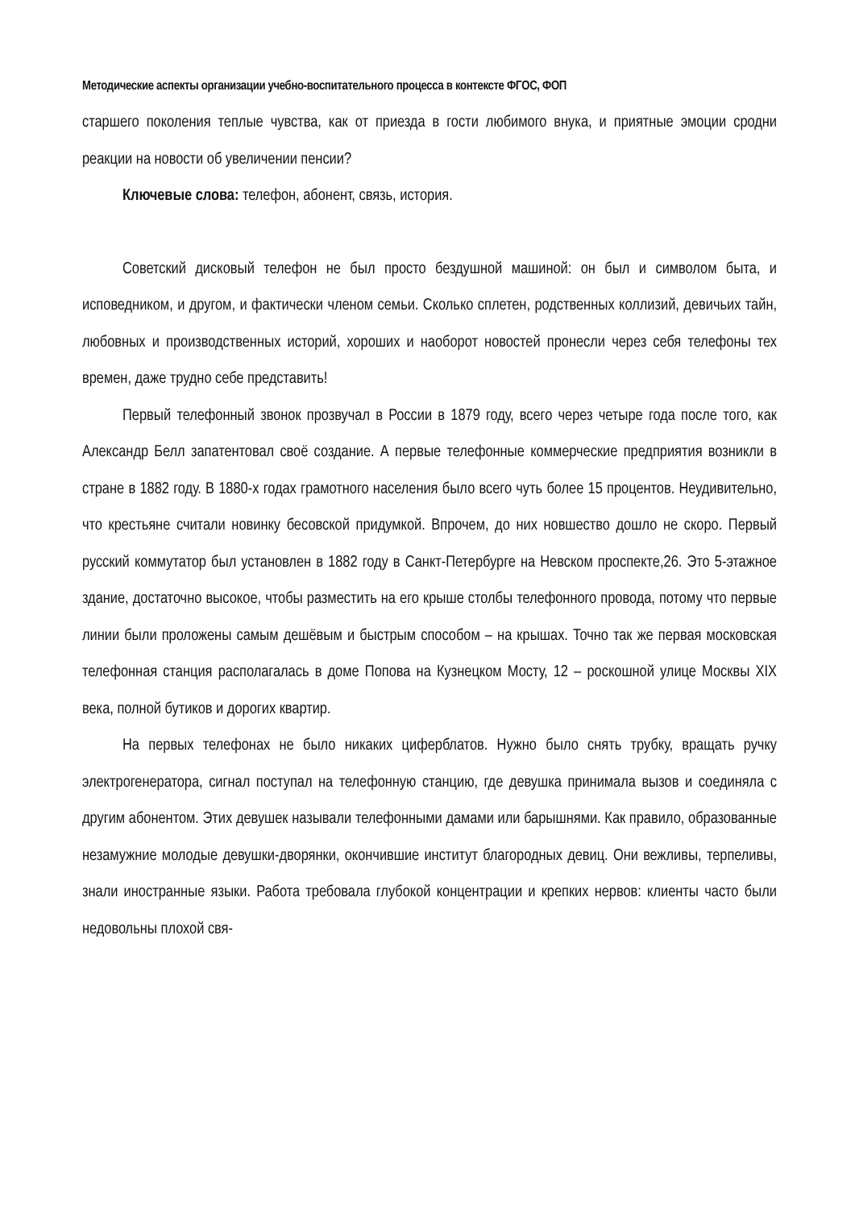Методические аспекты организации учебно-воспитательного процесса в контексте ФГОС, ФОП
старшего поколения теплые чувства, как от приезда в гости любимого внука, и приятные эмоции сродни реакции на новости об увеличении пенсии?
Ключевые слова: телефон, абонент, связь, история.
Советский дисковый телефон не был просто бездушной машиной: он был и символом быта, и исповедником, и другом, и фактически членом семьи. Сколько сплетен, родственных коллизий, девичьих тайн, любовных и производственных историй, хороших и наоборот новостей пронесли через себя телефоны тех времен, даже трудно себе представить!
Первый телефонный звонок прозвучал в России в 1879 году, всего через четыре года после того, как Александр Белл запатентовал своё создание. А первые телефонные коммерческие предприятия возникли в стране в 1882 году. В 1880-х годах грамотного населения было всего чуть более 15 процентов. Неудивительно, что крестьяне считали новинку бесовской придумкой. Впрочем, до них новшество дошло не скоро. Первый русский коммутатор был установлен в 1882 году в Санкт-Петербурге на Невском проспекте,26. Это 5-этажное здание, достаточно высокое, чтобы разместить на его крыше столбы телефонного провода, потому что первые линии были проложены самым дешёвым и быстрым способом – на крышах. Точно так же первая московская телефонная станция располагалась в доме Попова на Кузнецком Мосту, 12 – роскошной улице Москвы XIX века, полной бутиков и дорогих квартир.
На первых телефонах не было никаких циферблатов. Нужно было снять трубку, вращать ручку электрогенератора, сигнал поступал на телефонную станцию, где девушка принимала вызов и соединяла с другим абонентом. Этих девушек называли телефонными дамами или барышнями. Как правило, образованные незамужние молодые девушки-дворянки, окончившие институт благородных девиц. Они вежливы, терпеливы, знали иностранные языки. Работа требовала глубокой концентрации и крепких нервов: клиенты часто были недовольны плохой свя-